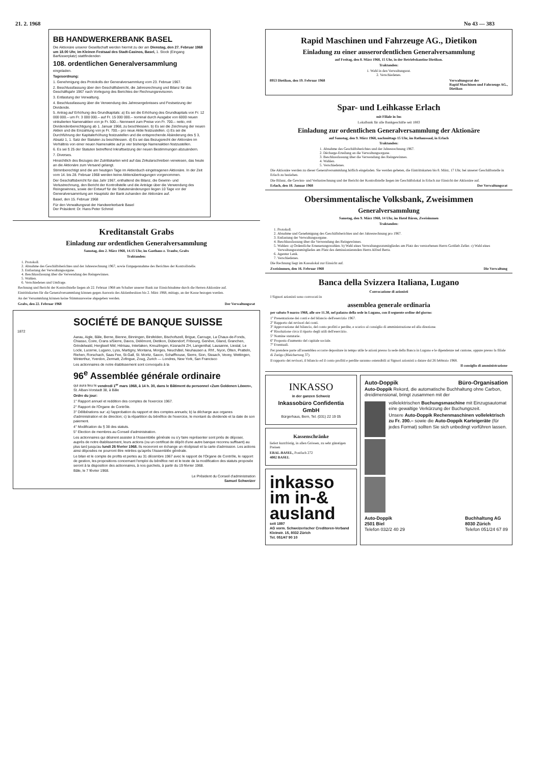21. 2. 1968 No 43 — 383
BB HANDWERKERBANK BASEL
Die Aktionäre unserer Gesellschaft werden hiermit zu der am Dienstag, den 27. Februar 1968 um 18.00 Uhr, im Kleinen Festsaal des Stadt-Casinos, Basel, 1. Stock (Eingang Barfüsserplatz) stattfindenden
108. ordentlichen Generalversammlung
eingeladen.
Tagesordnung:
1. Genehmigung des Protokolls der Generalversammlung vom 23. Februar 1967.
2. Beschlussfassung über den Geschäftsbericht, die Jahresrechnung und Bilanz für das Geschäftsjahr 1967 nach Vorlegung des Berichtes der Rechnungsrevisoren.
3. Entlastung der Verwaltung.
4. Beschlussfassung über die Verwendung des Jahresergebnisses und Festsetzung der Dividende.
5. Antrag auf Erhöhung des Grundkapitals: a) Es sei die Erhöhung des Grundkapitals von Fr. 12 000 000.– um Fr. 3 000 000.– auf Fr. 15 000 000.– nominal durch Ausgabe von 6000 neuen vinkulierten Namenaktien von je Fr. 500.– Nennwert zum Preise von Fr. 700.– netto, mit Dividendenberechtigung ab 1. Januar 1968, zu beschliessen. b) Es sei die Zeichnung der neuen Aktien und die Einzahlung von je Fr. 700.– pro neue Aktie festzustellen. c) Es sei die Durchführung der Kapitalerhöhung festzustellen und die entsprechende Abänderung des § 3, Absatz 1, 1. Satz der Statuten zu beschliessen. d) Es sei das Bezugsrecht der Aktionäre im Verhältnis von einer neuen Namenaktie auf je vier bisherige Namenaktien festzustellen.
6. Es sei § 25 der Statuten betreffend Inkraftsetzung der neuen Bestimmungen abzuändern.
7. Diverses.
Hinsichtlich des Bezuges der Zutrittskarten wird auf das Zirkularschreiben verwiesen, das heute an die Aktionäre zum Versand gelangt.
Stimmberechtigt sind die am heutigen Tage im Aktienbuch eingetragenen Aktionäre. In der Zeit vom 14. bis 28. Februar 1968 werden keine Aktienübertragungen vorgenommen.
Der Geschäftsbericht für das Jahr 1967, enthaltend die Bilanz, die Gewinn- und Verlustrechnung, den Bericht der Kontrollstelle und die Anträge über die Verwendung des Reingewinnes, sowie der Entwurf für die Statutenänderungen liegen 10 Tage vor der Generalversammlung am Hauptsitz der Bank zuhanden der Aktionäre auf.
Basel, den 15. Februar 1968
Für den Verwaltungsrat der Handwerkerbank Basel
Der Präsident: Dr. Hans Peter Schmid
Kreditanstalt Grabs
Einladung zur ordentlichen Generalversammlung
Samstag, den 2. März 1968, 14.15 Uhr, im Gasthaus z. Traube, Grabs
Traktanden:
1. Protokoll.
2. Abnahme des Geschäftsberichtes und der Jahresrechnung 1967, sowie Entgegennahme des Berichtes der Kontrollstelle.
3. Entlastung der Verwaltungsorgane.
4. Beschlussfassung über die Verwendung des Reingewinnes.
5. Wahlen.
6. Verschiedenes und Umfrage.
Rechnung und Bericht der Kontrollstelle liegen ab 22. Februar 1968 am Schalter unserer Bank zur Einsichtnahme durch die Herren Aktionäre auf.
Eintrittskarten für die Generalversammlung können gegen Ausweis des Aktienbesitzes bis 2. März 1968, mittags, an der Kasse bezogen werden.
An der Versammlung können keine Stimmausweise abgegeben werden.
Grabs, den 22. Februar 1968 Der Verwaltungsrat
SOCIÉTÉ DE BANQUE SUISSE
1872
Aarau, Aigle, Bâle, Berne, Bienne, Binningen, Birsfelden, Bischofszell, Brigue, Carouge, La Chaux-de-Fonds, Chiasso, Coire, Crans s/Sierre, Davos, Delémont, Dietikon, Dübendorf, Fribourg, Genève, Gland, Granchen, Grindelwald, Herglswil NW, Hérisau, Interlaken, Kreuzlingen, Küsnacht ZH, Langenthal, Lausanne, Liestal, Le Locle, Lucerne, Lugano, Lyss, Martigny, Montana, Morges, Neuchâtel, Neuhausen a. Rhf., Nyon, Olten, Pratteln, Riehen, Rorschach, Saas Fee, St-Gall, St. Moritz, Saxon, Schaffhouse, Sierre, Sion, Sissach, Vevey, Wettingen, Winterthur, Yverdon, Zermatt, Zofingue, Zoug, Zurich — Londres, New York, San Francisco
Les actionnaires de notre établissement sont convoqués à la
96<sup>e</sup> Assemblée générale ordinaire
qui aura lieu le vendredi 1<sup>er</sup> mars 1968, à 14 h. 30, dans le Bâtiment du personnel «Zum Goldenen Löwen», St. Alban-Vorstadt 38, à Bâle
Ordre du jour:
1° Rapport annuel et reddition des comptes de l'exercice 1967.
2° Rapport de l'Organe de Contrôle.
3° Délibérations sur: a) l'approbation du rapport et des comptes annuels; b) la décharge aux organes d'administration et de direction; c) la répartition du bénéfice de l'exercice, le montant du dividende et la date de son paiement.
4° Modification du § 38 des statuts.
5° Election de membres au Conseil d'administration.
Les actionnaires qui désirent assister à l'Assemblée générale ou s'y faire représenter sont priés de déposer, auprès de notre établissement, leurs actions (ou un certificat de dépôt d'une autre banque reconnu suffisant) au plus tard jusqu'au lundi 26 février 1968. Ils recevront en échange un récépissé et la carte d'admission. Les actions ainsi déposées ne pourront être retirées qu'après l'Assemblée générale.
Le bilan et le compte de profits et pertes au 31 décembre 1967 avec le rapport de l'Organe de Contrôle, le rapport de gestion, les propositions concernant l'emploi du bénéfice net et le texte de la modification des statuts proposée seront à la disposition des actionnaires, à nos guichets, à partir du 19 février 1968.
Bâle, le 7 février 1968.
Le Président du Conseil d'administration
Samuel Schweizer
Rapid Maschinen und Fahrzeuge AG., Dietikon
Einladung zu einer ausserordentlichen Generalversammlung
auf Freitag, den 8. März 1968, 15 Uhr, in der Betriebskantine Dietikon.
Traktanden:
1. Wahl in den Verwaltungsrat.
2. Verschiedenes.
8953 Dietikon, den 19. Februar 1968 Verwaltungsrat der
Rapid Maschinen und Fahrzeuge AG.,
Dietikon
Spar- und Leihkasse Erlach
mit Filiale in Ins
Lokalbank für alle Bankgeschäfte seit 1883
Einladung zur ordentlichen Generalversammlung der Aktionäre
auf Samstag, den 9. März 1968, nachmittags 15 Uhr, im Rathaussaal, in Erlach
Traktanden:
1. Abnahme des Geschäftsberichtes und der Jahresrechnung 1967.
2. Décharge-Erteilung an die Verwaltungsorgane.
3. Beschlussfassung über die Verwendung des Reingewinnes.
4. Wahlen.
5. Verschiedenes.
Die Aktionäre werden zu dieser Generalversammlung höflich eingeladen. Sie werden gebeten, die Eintrittskarten bis 8. März, 17 Uhr, bei unserer Geschäftsstelle in Erlach zu beziehen.
Die Bilanz, die Gewinn- und Verlustrechnung und der Bericht der Kontrollstelle liegen im Geschäftslokal in Erlach zur Einsicht der Aktionäre auf.
Erlach, den 18. Januar 1968 Der Verwaltungsrat
Obersimmentalische Volksbank, Zweisimmen
Generalversammlung
Samstag, den 9. März 1968, 14 Uhr, im Hotel Bären, Zweisimmen
Traktanden:
1. Protokoll.
2. Abnahme und Genehmigung des Geschäftsberichtes und der Jahresrechnung pro 1967.
3. Entlastung der Verwaltungsorgane.
4. Beschlussfassung über die Verwendung des Reingewinnes.
5. Wahlen: a) Ordentliche Erneuerungswahlen. b) Wahl eines Verwaltungsratsmitgliedes am Platz des verstorbenen Herrn Gottlieb Zeller. c) Wahl eines Verwaltungsratsmitgliedes am Platz des demissionierenden Herrn Alfred Berta.
6. Agentur Lenk.
7. Verschiedenes.
Die Rechnung liegt im Kassalokal zur Einsicht auf.
Zweisimmen, den 16. Februar 1968 Die Verwaltung
Banca della Svizzera Italiana, Lugano
Convocazione di azionisti
I Signori azionisti sono convocati in
assemblea generale ordinaria
per sabato 9 marzo 1968, alle ore 11.30, nel palazzo della sede in Lugano, con il seguente ordine del giorno:
1º Presentazione dei conti e del bilancio dell'esercizio 1967.
2º Rapporto dei revisori dei conti.
3º Approvazione del bilancio, del conto profitti e perdite, e scarico al consiglio di amministrazione ed alla direzione.
4º Risoluzione circa il riparto degli utili dell'esercizio.
5º Nomine statutarie.
6º Proposta d'aumento del capitale sociale.
7º Eventuali.
Per prendere parte all'assemblea occorre depositare in tempo utile le azioni presso la sede della Banca in Lugano e le dipendenze nel cantone, oppure presso la filiale di Zurigo (Bleicherweg 37).
Il rapporto dei revisori, il bilancio ed il conto profitti e perdite saranno ostensibili ai Signori azionisti a datare dal 26 febbraio 1968.
Il consiglio di amministrazione
INKASSO
in der ganzen Schweiz
Inkassobüro Confidentia GmbH
Bürgerhaus, Bern, Tel. (031) 22 19 05
Kassenschränke
liefert kurzfristig, in allen Grössen, zu sehr günstigen Preisen
ERAL-BASEL, Postfach 272
4002 BASEL
inkasso
im in-&
ausland
seit 1897
AG vorm. Schweizerischer Creditoren-Verband
Kleinstr. 15, 8032 Zürich
Tel. 051/47 90 10
Auto-Doppik Büro-Organisation
Auto-Doppik Rekord, die automatische Buchhaltung ohne Carbon, dreidimensional, bringt zusammen mit der
vollelektrischen Buchungsmaschine mit Einzugsautomat eine gewaltige Verkürzung der Buchungszeit.
Unsere Auto-Doppik Rechenmaschinen vollelektrisch zu Fr. 390.– sowie die Auto-Doppik Karteigeräte (für jedes Format) sollten Sie sich unbedingt vorführen lassen.
Auto-Doppik
2501 Biel
Telefon 032/2 40 29
Buchhaltung AG
8030 Zürich
Telefon 051/24 67 89